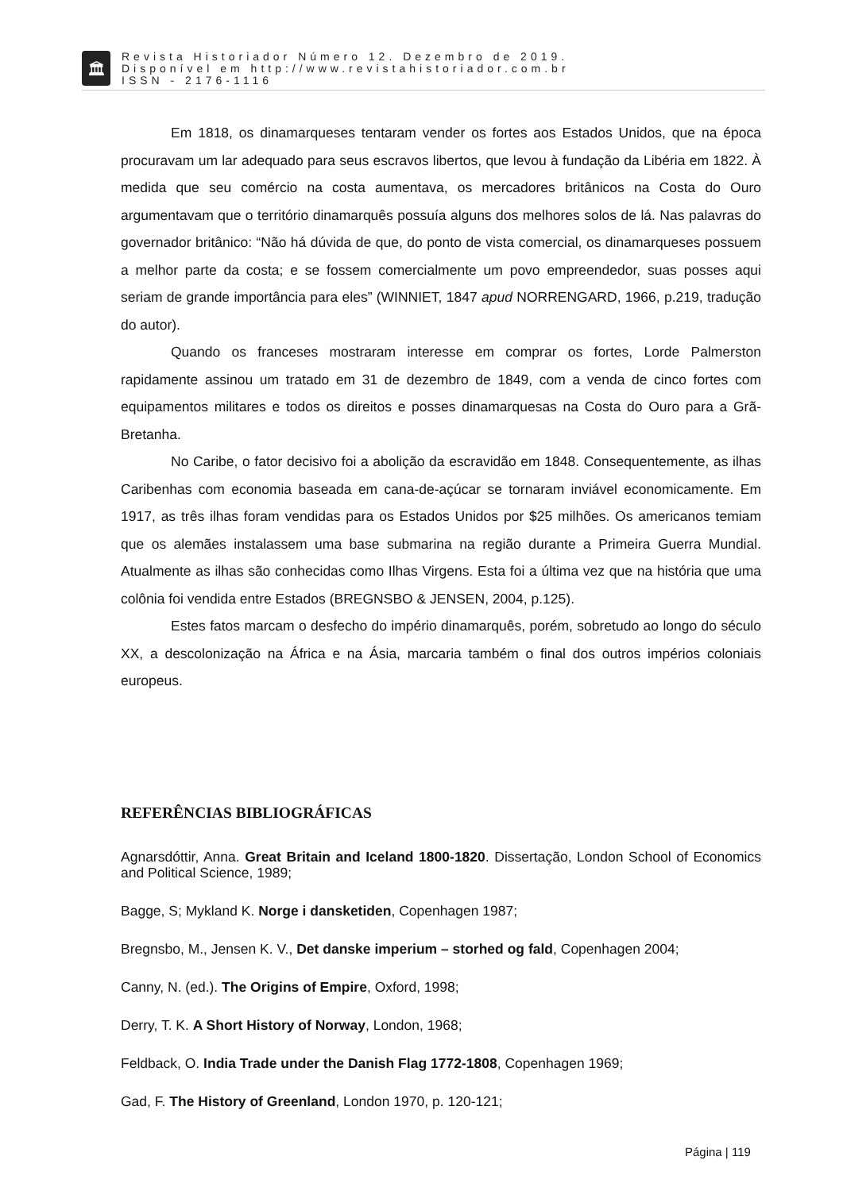🏛
Revista Historiador Número 12. Dezembro de 2019.
Disponível em http://www.revistahistoriador.com.br
ISSN - 2176-1116
Em 1818, os dinamarqueses tentaram vender os fortes aos Estados Unidos, que na época procuravam um lar adequado para seus escravos libertos, que levou à fundação da Libéria em 1822. À medida que seu comércio na costa aumentava, os mercadores britânicos na Costa do Ouro argumentavam que o território dinamarquês possuía alguns dos melhores solos de lá. Nas palavras do governador britânico: “Não há dúvida de que, do ponto de vista comercial, os dinamarqueses possuem a melhor parte da costa; e se fossem comercialmente um povo empreendedor, suas posses aqui seriam de grande importância para eles” (WINNIET, 1847 apud NORRENGARD, 1966, p.219, tradução do autor).
Quando os franceses mostraram interesse em comprar os fortes, Lorde Palmerston rapidamente assinou um tratado em 31 de dezembro de 1849, com a venda de cinco fortes com equipamentos militares e todos os direitos e posses dinamarquesas na Costa do Ouro para a Grã-Bretanha.
No Caribe, o fator decisivo foi a abolição da escravidão em 1848. Consequentemente, as ilhas Caribenhas com economia baseada em cana-de-açúcar se tornaram inviável economicamente. Em 1917, as três ilhas foram vendidas para os Estados Unidos por $25 milhões. Os americanos temiam que os alemães instalassem uma base submarina na região durante a Primeira Guerra Mundial. Atualmente as ilhas são conhecidas como Ilhas Virgens. Esta foi a última vez que na história que uma colônia foi vendida entre Estados (BREGNSBO & JENSEN, 2004, p.125).
Estes fatos marcam o desfecho do império dinamarquês, porém, sobretudo ao longo do século XX, a descolonização na África e na Ásia, marcaria também o final dos outros impérios coloniais europeus.
REFERÊNCIAS BIBLIOGRÁFICAS
Agnarsdóttir, Anna. Great Britain and Iceland 1800-1820. Dissertação, London School of Economics and Political Science, 1989;
Bagge, S; Mykland K. Norge i dansketiden, Copenhagen 1987;
Bregnsbo, M., Jensen K. V., Det danske imperium – storhed og fald, Copenhagen 2004;
Canny, N. (ed.). The Origins of Empire, Oxford, 1998;
Derry, T. K. A Short History of Norway, London, 1968;
Feldback, O. India Trade under the Danish Flag 1772-1808, Copenhagen 1969;
Gad, F. The History of Greenland, London 1970, p. 120-121;
Página | 119